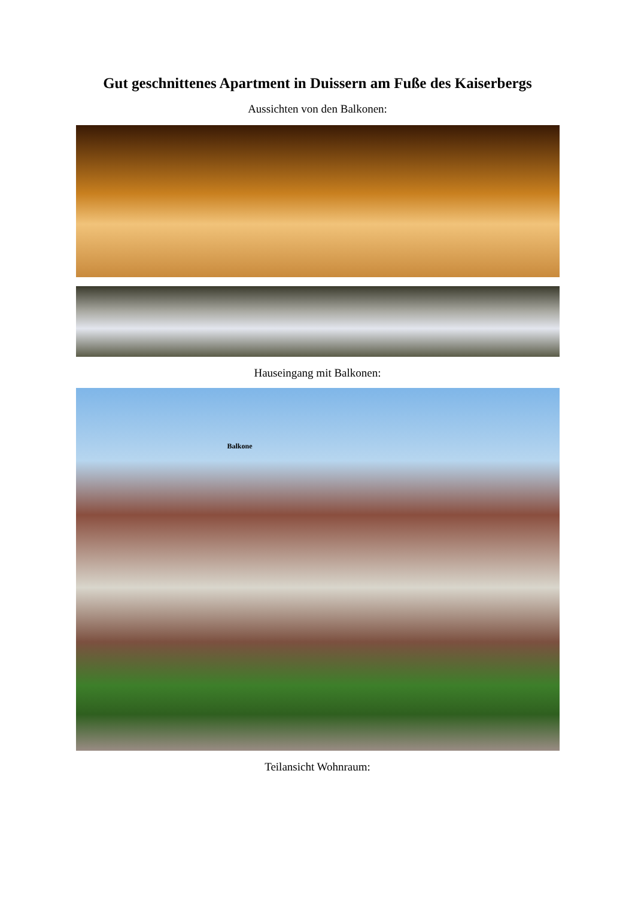Gut geschnittenes Apartment in Duissern am Fuße des Kaiserbergs
Aussichten von den Balkonen:
Hauseingang mit Balkonen:
Balkone
Teilansicht Wohnraum: